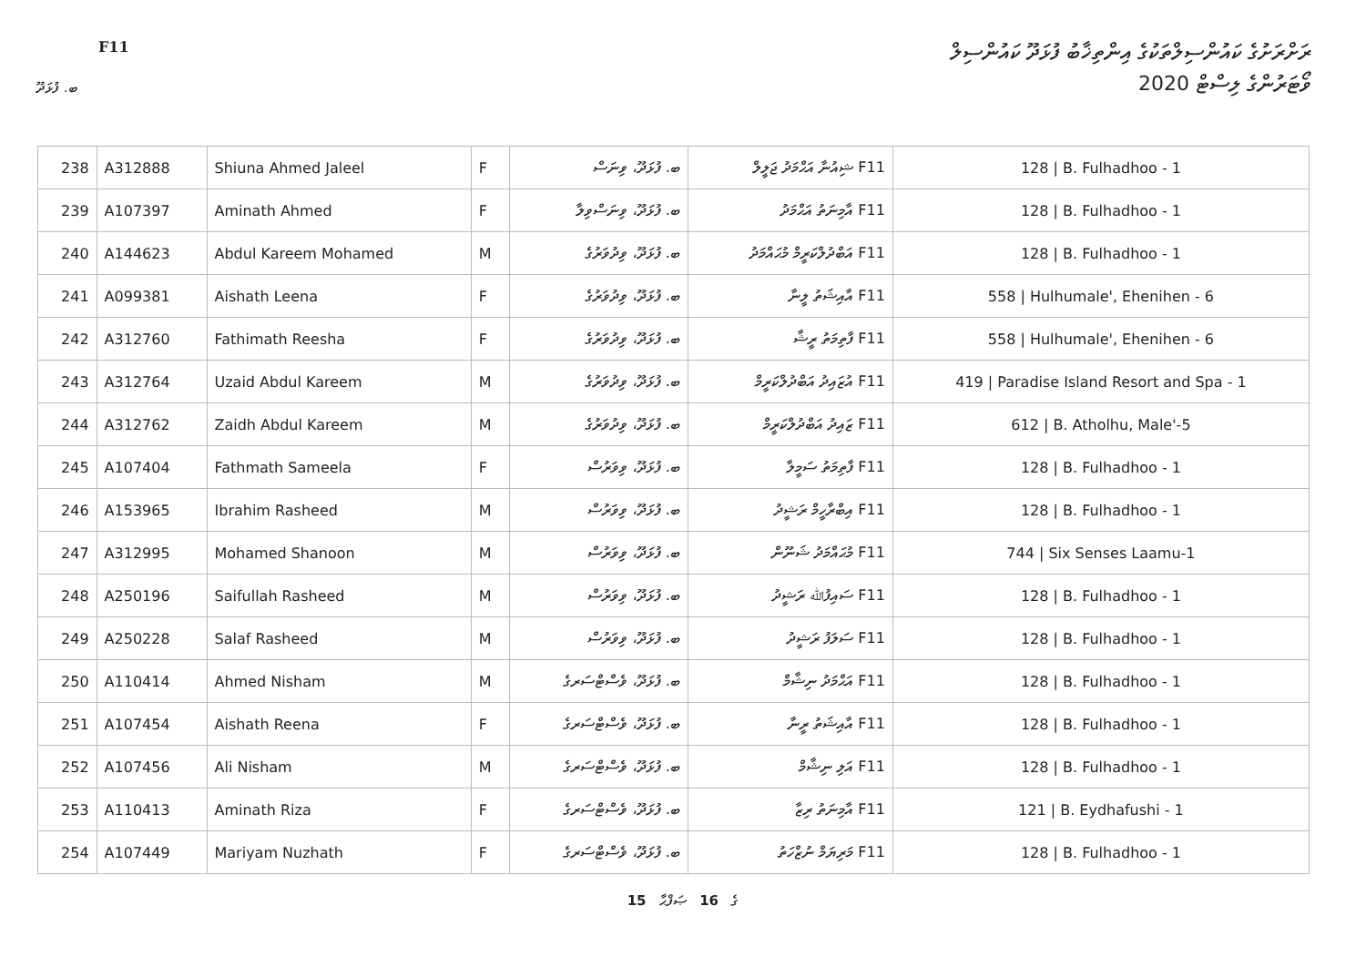ރަށްރަށުގެ ކައުންސިލްތަކުގެ އިންތިޚާބު ފުޅަދޫ ކައުންސިލް
ވޯޓަރުންގެ ލިސްޓް 2020
F11
ބ. ފުޅަދޫ
| 238 | A312888 | Shiuna Ahmed Jaleel | F | ބ. ފުޅަދޫ، ވިނަސް | F11 ޝިއުނާ އަޙްމަދު ޖަލީލް | 128 / B. Fulhadhoo - 1 |
| 239 | A107397 | Aminath Ahmed | F | ބ. ފުޅަދޫ، ވިނަސްވިލާ | F11 އާމިނަތު އަޙްމަދު | 128 / B. Fulhadhoo - 1 |
| 240 | A144623 | Abdul Kareem Mohamed | M | ބ. ފުޅަދޫ، ވިދުވަރުގެ | F11 އަބްދުލްކަރީމް މުޙައްމަދު | 128 / B. Fulhadhoo - 1 |
| 241 | A099381 | Aishath Leena | F | ބ. ފުޅަދޫ، ވިދުވަރުގެ | F11 އާއިޝަތު ލީނާ | 558 / Hulhumale', Ehenihen - 6 |
| 242 | A312760 | Fathimath Reesha | F | ބ. ފުޅަދޫ، ވިދުވަރުގެ | F11 ފާތިމަތު ރީޝާ | 558 / Hulhumale', Ehenihen - 6 |
| 243 | A312764 | Uzaid Abdul Kareem | M | ބ. ފުޅަދޫ، ވިދުވަރުގެ | F11 އުޒައިދު އަބްދުލްކަރީމް | 419 / Paradise Island Resort and Spa - 1 |
| 244 | A312762 | Zaidh Abdul Kareem | M | ބ. ފުޅަދޫ، ވިދުވަރުގެ | F11 ޒައިދު އަބްދުލްކަރީމް | 612 / B. Atholhu, Male'-5 |
| 245 | A107404 | Fathmath Sameela | F | ބ. ފުޅަދޫ، ވިވަރުސް | F11 ފާތިމަތު ސަމީލާ | 128 / B. Fulhadhoo - 1 |
| 246 | A153965 | Ibrahim Rasheed | M | ބ. ފުޅަދޫ، ވިވަރުސް | F11 އިބްރާހީމް ރަޝީދު | 128 / B. Fulhadhoo - 1 |
| 247 | A312995 | Mohamed Shanoon | M | ބ. ފުޅަދޫ، ވިވަރުސް | F11 މުޙައްމަދު ޝަނޫން | 744 / Six Senses Laamu-1 |
| 248 | A250196 | Saifullah Rasheed | M | ބ. ފުޅަދޫ، ވިވަރުސް | F11 ސައިފުﷲ ރަޝީދު | 128 / B. Fulhadhoo - 1 |
| 249 | A250228 | Salaf Rasheed | M | ބ. ފުޅަދޫ، ވިވަރުސް | F11 ސަލަފު ރަޝީދު | 128 / B. Fulhadhoo - 1 |
| 250 | A110414 | Ahmed Nisham | M | ބ. ފުޅަދޫ، ވެސްޓްސަރގެ | F11 އަޙްމަދު ނިޝާމް | 128 / B. Fulhadhoo - 1 |
| 251 | A107454 | Aishath Reena | F | ބ. ފުޅަދޫ، ވެސްޓްސަރގެ | F11 އާއިޝަތު ރީނާ | 128 / B. Fulhadhoo - 1 |
| 252 | A107456 | Ali Nisham | M | ބ. ފުޅަދޫ، ވެސްޓްސަރގެ | F11 އަލި ނިޝާމް | 128 / B. Fulhadhoo - 1 |
| 253 | A110413 | Aminath Riza | F | ބ. ފުޅަދޫ، ވެސްޓްސަރގެ | F11 އާމިނަތު ރިޒާ | 121 / B. Eydhafushi - 1 |
| 254 | A107449 | Mariyam Nuzhath | F | ބ. ފުޅަދޫ، ވެސްޓްސަރގެ | F11 މަރިޔަމް ނުޒްހަތު | 128 / B. Fulhadhoo - 1 |
15 ގެ 16 ޞަފްޙާ